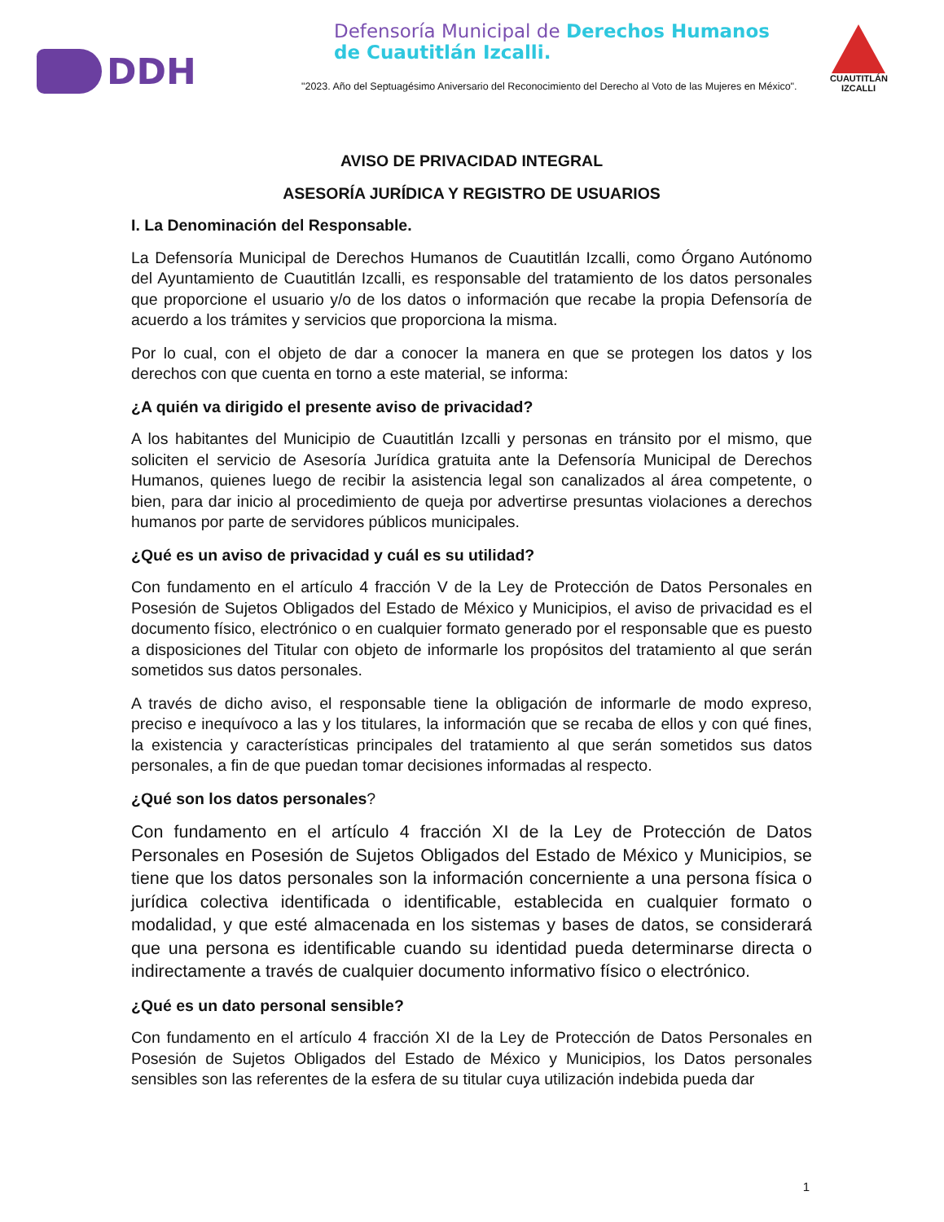DDH
Defensoría Municipal de Derechos Humanos
de Cuautitlán Izcalli.
"2023. Año del Septuagésimo Aniversario del Reconocimiento del Derecho al Voto de las Mujeres en México".
CUAUTITLÁN
IZCALLI
AVISO DE PRIVACIDAD INTEGRAL
ASESORÍA JURÍDICA Y REGISTRO DE USUARIOS
I. La Denominación del Responsable.
La Defensoría Municipal de Derechos Humanos de Cuautitlán Izcalli, como Órgano Autónomo del Ayuntamiento de Cuautitlán Izcalli, es responsable del tratamiento de los datos personales que proporcione el usuario y/o de los datos o información que recabe la propia Defensoría de acuerdo a los trámites y servicios que proporciona la misma.
Por lo cual, con el objeto de dar a conocer la manera en que se protegen los datos y los derechos con que cuenta en torno a este material, se informa:
¿A quién va dirigido el presente aviso de privacidad?
A los habitantes del Municipio de Cuautitlán Izcalli y personas en tránsito por el mismo, que soliciten el servicio de Asesoría Jurídica gratuita ante la Defensoría Municipal de Derechos Humanos, quienes luego de recibir la asistencia legal son canalizados al área competente, o bien, para dar inicio al procedimiento de queja por advertirse presuntas violaciones a derechos humanos por parte de servidores públicos municipales.
¿Qué es un aviso de privacidad y cuál es su utilidad?
Con fundamento en el artículo 4 fracción V de la Ley de Protección de Datos Personales en Posesión de Sujetos Obligados del Estado de México y Municipios, el aviso de privacidad es el documento físico, electrónico o en cualquier formato generado por el responsable que es puesto a disposiciones del Titular con objeto de informarle los propósitos del tratamiento al que serán sometidos sus datos personales.
A través de dicho aviso, el responsable tiene la obligación de informarle de modo expreso, preciso e inequívoco a las y los titulares, la información que se recaba de ellos y con qué fines, la existencia y características principales del tratamiento al que serán sometidos sus datos personales, a fin de que puedan tomar decisiones informadas al respecto.
¿Qué son los datos personales?
Con fundamento en el artículo 4 fracción XI de la Ley de Protección de Datos Personales en Posesión de Sujetos Obligados del Estado de México y Municipios, se tiene que los datos personales son la información concerniente a una persona física o jurídica colectiva identificada o identificable, establecida en cualquier formato o modalidad, y que esté almacenada en los sistemas y bases de datos, se considerará que una persona es identificable cuando su identidad pueda determinarse directa o indirectamente a través de cualquier documento informativo físico o electrónico.
¿Qué es un dato personal sensible?
Con fundamento en el artículo 4 fracción XI de la Ley de Protección de Datos Personales en Posesión de Sujetos Obligados del Estado de México y Municipios, los Datos personales sensibles son las referentes de la esfera de su titular cuya utilización indebida pueda dar
1